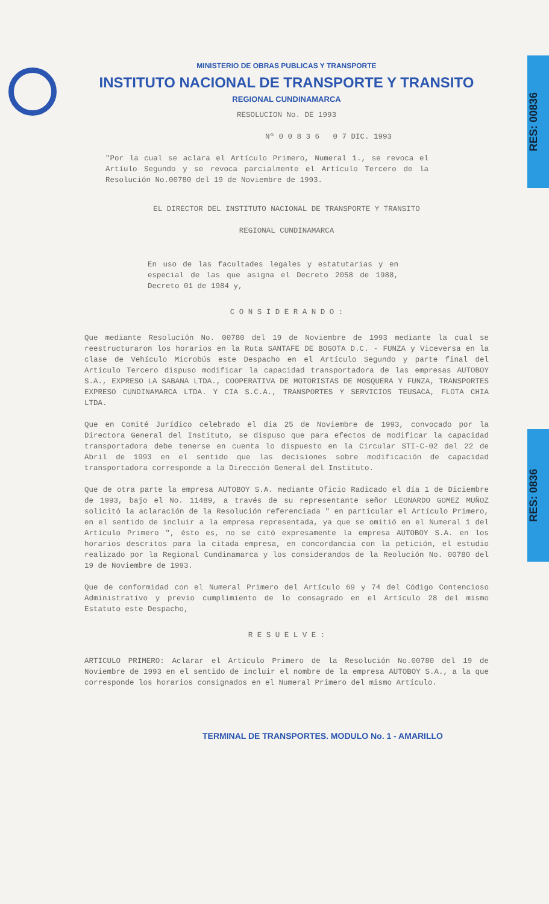RES: 00836
RES: 0836
MINISTERIO DE OBRAS PUBLICAS Y TRANSPORTE
INSTITUTO NACIONAL DE TRANSPORTE Y TRANSITO
REGIONAL CUNDINAMARCA
RESOLUCION No. DE 1993
Nº 0 0 8 3 6 0 7 DIC. 1993
"Por la cual se aclara el Artículo Primero, Numeral 1., se revoca el Artíulo Segundo y se revoca parcialmente el Artículo Tercero de la Resolución No.00780 del 19 de Noviembre de 1993.
EL DIRECTOR DEL INSTITUTO NACIONAL DE TRANSPORTE Y TRANSITO
REGIONAL CUNDINAMARCA
En uso de las facultades legales y estatutarias y en especial de las que asigna el Decreto 2058 de 1988, Decreto 01 de 1984 y,
C O N S I D E R A N D O :
Que mediante Resolución No. 00780 del 19 de Noviembre de 1993 mediante la cual se reestructuraron los horarios en la Ruta SANTAFE DE BOGOTA D.C. - FUNZA y Viceversa en la clase de Vehículo Microbús este Despacho en el Artículo Segundo y parte final del Artículo Tercero dispuso modificar la capacidad transportadora de las empresas AUTOBOY S.A., EXPRESO LA SABANA LTDA., COOPERATIVA DE MOTORISTAS DE MOSQUERA Y FUNZA, TRANSPORTES EXPRESO CUNDINAMARCA LTDA. Y CIA S.C.A., TRANSPORTES Y SERVICIOS TEUSACA, FLOTA CHIA LTDA.
Que en Comité Jurídico celebrado el dia 25 de Noviembre de 1993, convocado por la Directora General del Instituto, se dispuso que para efectos de modificar la capacidad transportadora debe tenerse en cuenta lo dispuesto en la Circular STI-C-02 del 22 de Abril de 1993 en el sentido que las decisiones sobre modificación de capacidad transportadora corresponde a la Dirección General del Instituto.
Que de otra parte la empresa AUTOBOY S.A. mediante Oficio Radicado el día 1 de Diciembre de 1993, bajo el No. 11489, a través de su representante señor LEONARDO GOMEZ MUÑOZ solicitó la aclaración de la Resolución referenciada " en particular el Artículo Primero, en el sentido de incluir a la empresa representada, ya que se omitió en el Numeral 1 del Artículo Primero ", ésto es, no se citó expresamente la empresa AUTOBOY S.A. en los horarios descritos para la citada empresa, en concordancia con la petición, el estudio realizado por la Regional Cundinamarca y los considerandos de la Reolución No. 00780 del 19 de Noviembre de 1993.
Que de conformidad con el Numeral Primero del Artículo 69 y 74 del Código Contencioso Administrativo y previo cumplimiento de lo consagrado en el Artículo 28 del mismo Estatuto este Despacho,
R E S U E L V E :
ARTICULO PRIMERO: Aclarar el Artículo Primero de la Resolución No.00780 del 19 de Noviembre de 1993 en el sentido de incluir el nombre de la empresa AUTOBOY S.A., a la que corresponde los horarios consignados en el Numeral Primero del mismo Artículo.
TERMINAL DE TRANSPORTES. MODULO No. 1 - AMARILLO